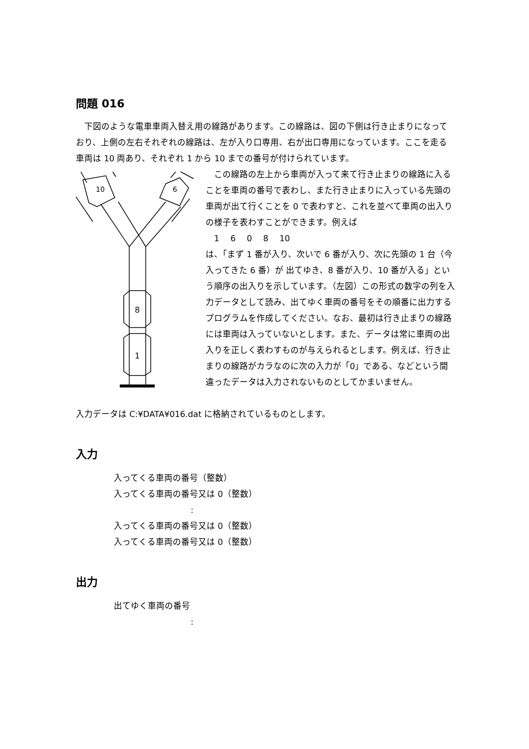問題 016
　下図のような電車車両入替え用の線路があります。この線路は、図の下側は行き止まりになっており、上側の左右それぞれの線路は、左が入り口専用、右が出口専用になっています。ここを走る車両は 10 両あり、それぞれ 1 から 10 までの番号が付けられています。
10
6
8
1
　この線路の左上から車両が入って来て行き止まりの線路に入ることを車両の番号で表わし、また行き止まりに入っている先頭の車両が出て行くことを 0 で表わすと、これを並べて車両の出入りの様子を表わすことができます。例えば
　1　 6　 0　 8　 10
は、「まず 1 番が入り、次いで 6 番が入り、次に先頭の 1 台（今入ってきた 6 番）が 出てゆき、8 番が入り、10 番が入る」という順序の出入りを示しています。（左図）この形式の数字の列を入力データとして読み、出てゆく車両の番号をその順番に出力するプログラムを作成してください。なお、最初は行き止まりの線路には車両は入っていないとします。また、データは常に車両の出入りを正しく表わすものが与えられるとします。例えば、行き止まりの線路がカラなのに次の入力が「0」である、などという間違ったデータは入力されないものとしてかまいません。
入力データは C:¥DATA¥016.dat に格納されているものとします。
入力
入ってくる車両の番号（整数）
入ってくる車両の番号又は 0（整数）
:
入ってくる車両の番号又は 0（整数）
入ってくる車両の番号又は 0（整数）
出力
出てゆく車両の番号
: